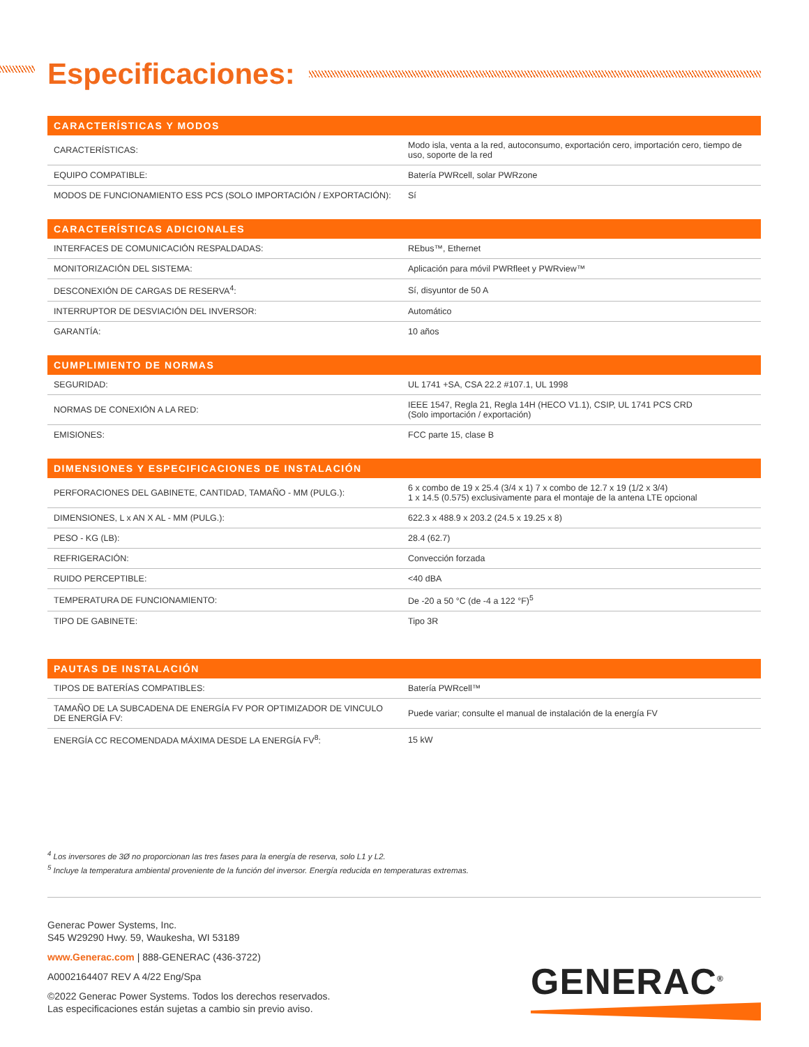Especificaciones:
| CARACTERÍSTICAS Y MODOS | |
| --- | --- |
| CARACTERÍSTICAS: | Modo isla, venta a la red, autoconsumo, exportación cero, importación cero, tiempo de uso, soporte de la red |
| EQUIPO COMPATIBLE: | Batería PWRcell, solar PWRzone |
| MODOS DE FUNCIONAMIENTO ESS PCS (SOLO IMPORTACIÓN / EXPORTACIÓN): | Sí |
| CARACTERÍSTICAS ADICIONALES | |
| --- | --- |
| INTERFACES DE COMUNICACIÓN RESPALDADAS: | REbus™, Ethernet |
| MONITORIZACIÓN DEL SISTEMA: | Aplicación para móvil PWRfleet y PWRview™ |
| DESCONEXIÓN DE CARGAS DE RESERVA<sup>4</sup>: | Sí, disyuntor de 50 A |
| INTERRUPTOR DE DESVIACIÓN DEL INVERSOR: | Automático |
| GARANTÍA: | 10 años |
| CUMPLIMIENTO DE NORMAS | |
| --- | --- |
| SEGURIDAD: | UL 1741 +SA, CSA 22.2 #107.1, UL 1998 |
| NORMAS DE CONEXIÓN A LA RED: | IEEE 1547, Regla 21, Regla 14H (HECO V1.1), CSIP, UL 1741 PCS CRD (Solo importación / exportación) |
| EMISIONES: | FCC parte 15, clase B |
| DIMENSIONES Y ESPECIFICACIONES DE INSTALACIÓN | |
| --- | --- |
| PERFORACIONES DEL GABINETE, CANTIDAD, TAMAÑO - MM (PULG.): | 6 x combo de 19 x 25.4 (3/4 x 1) 7 x combo de 12.7 x 19 (1/2 x 3/4) 1 x 14.5 (0.575) exclusivamente para el montaje de la antena LTE opcional |
| DIMENSIONES, L x AN X AL - MM (PULG.): | 622.3 x 488.9 x 203.2 (24.5 x 19.25 x 8) |
| PESO - KG (LB): | 28.4 (62.7) |
| REFRIGERACIÓN: | Convección forzada |
| RUIDO PERCEPTIBLE: | <40 dBA |
| TEMPERATURA DE FUNCIONAMIENTO: | De -20 a 50 °C (de -4 a 122 °F)<sup>5</sup> |
| TIPO DE GABINETE: | Tipo 3R |
| PAUTAS DE INSTALACIÓN | |
| --- | --- |
| TIPOS DE BATERÍAS COMPATIBLES: | Batería PWRcell™ |
| TAMAÑO DE LA SUBCADENA DE ENERGÍA FV POR OPTIMIZADOR DE VINCULO DE ENERGÍA FV: | Puede variar; consulte el manual de instalación de la energía FV |
| ENERGÍA CC RECOMENDADA MÁXIMA DESDE LA ENERGÍA FV<sup>8</sup>: | 15 kW |
<sup>4</sup> Los inversores de 3Ø no proporcionan las tres fases para la energía de reserva, solo L1 y L2.
<sup>5</sup> Incluye la temperatura ambiental proveniente de la función del inversor. Energía reducida en temperaturas extremas.
Generac Power Systems, Inc.
S45 W29290 Hwy. 59, Waukesha, WI 53189
www.Generac.com | 888-GENERAC (436-3722)
A0002164407 REV A 4/22 Eng/Spa
©2022 Generac Power Systems. Todos los derechos reservados.
Las especificaciones están sujetas a cambio sin previo aviso.
GENERAC<sup>®</sup>